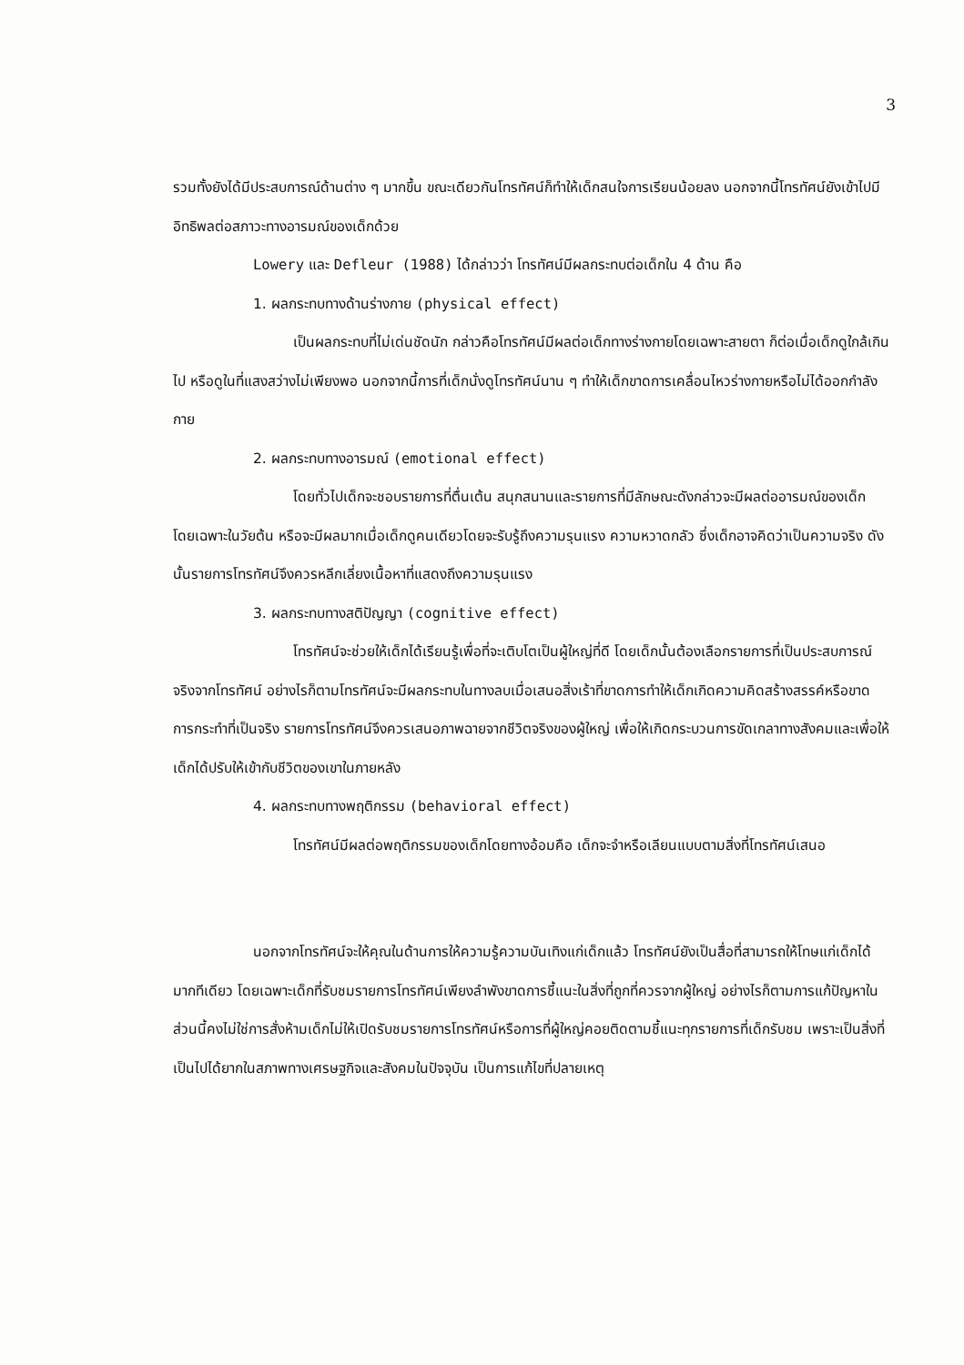3
รวมทั้งยังได้มีประสบการณ์ด้านต่าง ๆ มากขึ้น ขณะเดียวกันโทรทัศน์ก็ทำให้เด็กสนใจการเรียนน้อยลง นอกจากนี้โทรทัศน์ยังเข้าไปมีอิทธิพลต่อสภาวะทางอารมณ์ของเด็กด้วย
Lowery และ Defleur (1988) ได้กล่าวว่า โทรทัศน์มีผลกระทบต่อเด็กใน 4 ด้าน คือ
1. ผลกระทบทางด้านร่างกาย (physical effect)
เป็นผลกระทบที่ไม่เด่นชัดนัก กล่าวคือโทรทัศน์มีผลต่อเด็กทางร่างกายโดยเฉพาะสายตา ก็ต่อเมื่อเด็กดูใกล้เกินไป หรือดูในที่แสงสว่างไม่เพียงพอ นอกจากนี้การที่เด็กนั่งดูโทรทัศน์นาน ๆ ทำให้เด็กขาดการเคลื่อนไหวร่างกายหรือไม่ได้ออกกำลังกาย
2. ผลกระทบทางอารมณ์ (emotional effect)
โดยทั่วไปเด็กจะชอบรายการที่ตื่นเต้น สนุกสนานและรายการที่มีลักษณะดังกล่าวจะมีผลต่ออารมณ์ของเด็ก โดยเฉพาะในวัยต้น หรือจะมีผลมากเมื่อเด็กดูคนเดียวโดยจะรับรู้ถึงความรุนแรง ความหวาดกลัว ซึ่งเด็กอาจคิดว่าเป็นความจริง ดังนั้นรายการโทรทัศน์จึงควรหลีกเลี่ยงเนื้อหาที่แสดงถึงความรุนแรง
3. ผลกระทบทางสติปัญญา (cognitive effect)
โทรทัศน์จะช่วยให้เด็กได้เรียนรู้เพื่อที่จะเติบโตเป็นผู้ใหญ่ที่ดี โดยเด็กนั้นต้องเลือกรายการที่เป็นประสบการณ์จริงจากโทรทัศน์ อย่างไรก็ตามโทรทัศน์จะมีผลกระทบในทางลบเมื่อเสนอสิ่งเร้าที่ขาดการทำให้เด็กเกิดความคิดสร้างสรรค์หรือขาดการกระทำที่เป็นจริง รายการโทรทัศน์จึงควรเสนอภาพฉายจากชีวิตจริงของผู้ใหญ่ เพื่อให้เกิดกระบวนการขัดเกลาทางสังคมและเพื่อให้เด็กได้ปรับให้เข้ากับชีวิตของเขาในภายหลัง
4. ผลกระทบทางพฤติกรรม (behavioral effect)
โทรทัศน์มีผลต่อพฤติกรรมของเด็กโดยทางอ้อมคือ เด็กจะจำหรือเลียนแบบตามสิ่งที่โทรทัศน์เสนอ
นอกจากโทรทัศน์จะให้คุณในด้านการให้ความรู้ความบันเทิงแก่เด็กแล้ว โทรทัศน์ยังเป็นสื่อที่สามารถให้โทษแก่เด็กได้มากทีเดียว โดยเฉพาะเด็กที่รับชมรายการโทรทัศน์เพียงลำพังขาดการชี้แนะในสิ่งที่ถูกที่ควรจากผู้ใหญ่ อย่างไรก็ตามการแก้ปัญหาในส่วนนี้คงไม่ใช่การสั่งห้ามเด็กไม่ให้เปิดรับชมรายการโทรทัศน์หรือการที่ผู้ใหญ่คอยติดตามชี้แนะทุกรายการที่เด็กรับชม เพราะเป็นสิ่งที่เป็นไปได้ยากในสภาพทางเศรษฐกิจและสังคมในปัจจุบัน เป็นการแก้ไขที่ปลายเหตุ